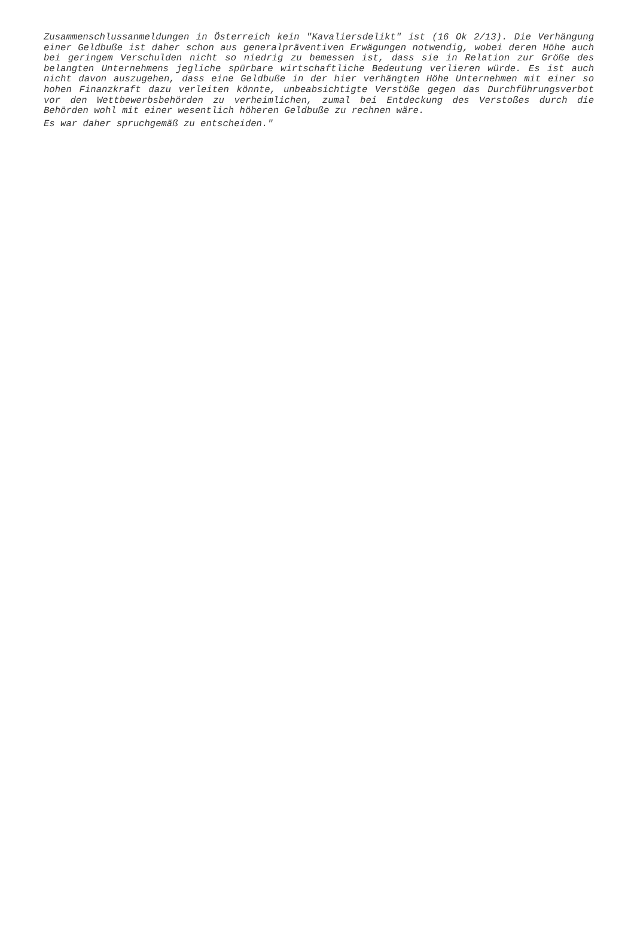Zusammenschlussanmeldungen in Österreich kein "Kavaliersdelikt" ist (16 Ok 2/13). Die Verhängung einer Geldbuße ist daher schon aus generalpräventiven Erwägungen notwendig, wobei deren Höhe auch bei geringem Verschulden nicht so niedrig zu bemessen ist, dass sie in Relation zur Größe des belangten Unternehmens jegliche spürbare wirtschaftliche Bedeutung verlieren würde. Es ist auch nicht davon auszugehen, dass eine Geldbuße in der hier verhängten Höhe Unternehmen mit einer so hohen Finanzkraft dazu verleiten könnte, unbeabsichtigte Verstöße gegen das Durchführungsverbot vor den Wettbewerbsbehörden zu verheimlichen, zumal bei Entdeckung des Verstoßes durch die Behörden wohl mit einer wesentlich höheren Geldbuße zu rechnen wäre.
Es war daher spruchgemäß zu entscheiden."